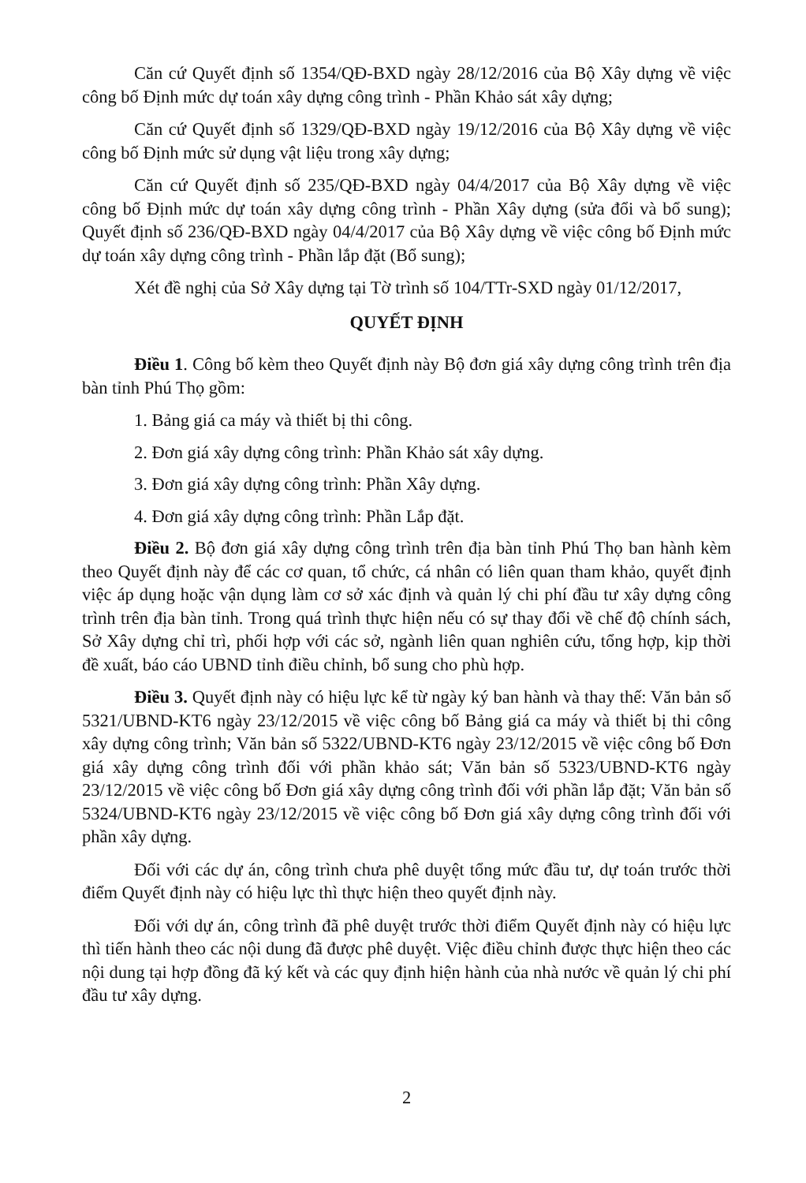Căn cứ Quyết định số 1354/QĐ-BXD ngày 28/12/2016 của Bộ Xây dựng về việc công bố Định mức dự toán xây dựng công trình - Phần Khảo sát xây dựng;
Căn cứ Quyết định số 1329/QĐ-BXD ngày 19/12/2016 của Bộ Xây dựng về việc công bố Định mức sử dụng vật liệu trong xây dựng;
Căn cứ Quyết định số 235/QĐ-BXD ngày 04/4/2017 của Bộ Xây dựng về việc công bố Định mức dự toán xây dựng công trình - Phần Xây dựng (sửa đổi và bổ sung); Quyết định số 236/QĐ-BXD ngày 04/4/2017 của Bộ Xây dựng về việc công bố Định mức dự toán xây dựng công trình - Phần lắp đặt (Bổ sung);
Xét đề nghị của Sở Xây dựng tại Tờ trình số 104/TTr-SXD ngày 01/12/2017,
QUYẾT ĐỊNH
Điều 1. Công bố kèm theo Quyết định này Bộ đơn giá xây dựng công trình trên địa bàn tỉnh Phú Thọ gồm:
1. Bảng giá ca máy và thiết bị thi công.
2. Đơn giá xây dựng công trình: Phần Khảo sát xây dựng.
3. Đơn giá xây dựng công trình: Phần Xây dựng.
4. Đơn giá xây dựng công trình: Phần Lắp đặt.
Điều 2. Bộ đơn giá xây dựng công trình trên địa bàn tỉnh Phú Thọ ban hành kèm theo Quyết định này để các cơ quan, tổ chức, cá nhân có liên quan tham khảo, quyết định việc áp dụng hoặc vận dụng làm cơ sở xác định và quản lý chi phí đầu tư xây dựng công trình trên địa bàn tỉnh. Trong quá trình thực hiện nếu có sự thay đổi về chế độ chính sách, Sở Xây dựng chỉ trì, phối hợp với các sở, ngành liên quan nghiên cứu, tổng hợp, kịp thời đề xuất, báo cáo UBND tỉnh điều chỉnh, bổ sung cho phù hợp.
Điều 3. Quyết định này có hiệu lực kể từ ngày ký ban hành và thay thế: Văn bản số 5321/UBND-KT6 ngày 23/12/2015 về việc công bố Bảng giá ca máy và thiết bị thi công xây dựng công trình; Văn bản số 5322/UBND-KT6 ngày 23/12/2015 về việc công bố Đơn giá xây dựng công trình đối với phần khảo sát; Văn bản số 5323/UBND-KT6 ngày 23/12/2015 về việc công bố Đơn giá xây dựng công trình đối với phần lắp đặt; Văn bản số 5324/UBND-KT6 ngày 23/12/2015 về việc công bố Đơn giá xây dựng công trình đối với phần xây dựng.
Đối với các dự án, công trình chưa phê duyệt tổng mức đầu tư, dự toán trước thời điểm Quyết định này có hiệu lực thì thực hiện theo quyết định này.
Đối với dự án, công trình đã phê duyệt trước thời điểm Quyết định này có hiệu lực thì tiến hành theo các nội dung đã được phê duyệt. Việc điều chỉnh được thực hiện theo các nội dung tại hợp đồng đã ký kết và các quy định hiện hành của nhà nước về quản lý chi phí đầu tư xây dựng.
2